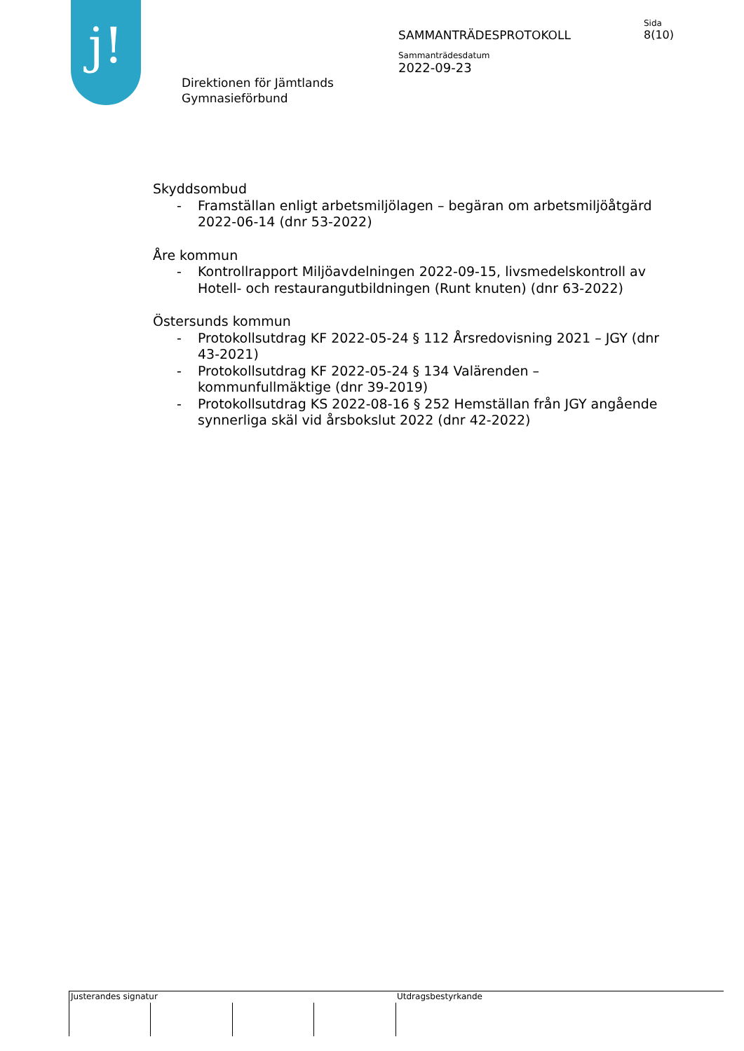j!
Direktionen för Jämtlands
Gymnasieförbund
SAMMANTRÄDESPROTOKOLL
Sammanträdesdatum
2022-09-23
Sida
8(10)
Skyddsombud
- Framställan enligt arbetsmiljölagen – begäran om arbetsmiljöåtgärd 2022-06-14 (dnr 53-2022)
Åre kommun
- Kontrollrapport Miljöavdelningen 2022-09-15, livsmedelskontroll av Hotell- och restaurangutbildningen (Runt knuten) (dnr 63-2022)
Östersunds kommun
- Protokollsutdrag KF 2022-05-24 § 112 Årsredovisning 2021 – JGY (dnr 43-2021)
- Protokollsutdrag KF 2022-05-24 § 134 Valärenden – kommunfullmäktige (dnr 39-2019)
- Protokollsutdrag KS 2022-08-16 § 252 Hemställan från JGY angående synnerliga skäl vid årsbokslut 2022 (dnr 42-2022)
Justerandes signatur Utdragsbestyrkande